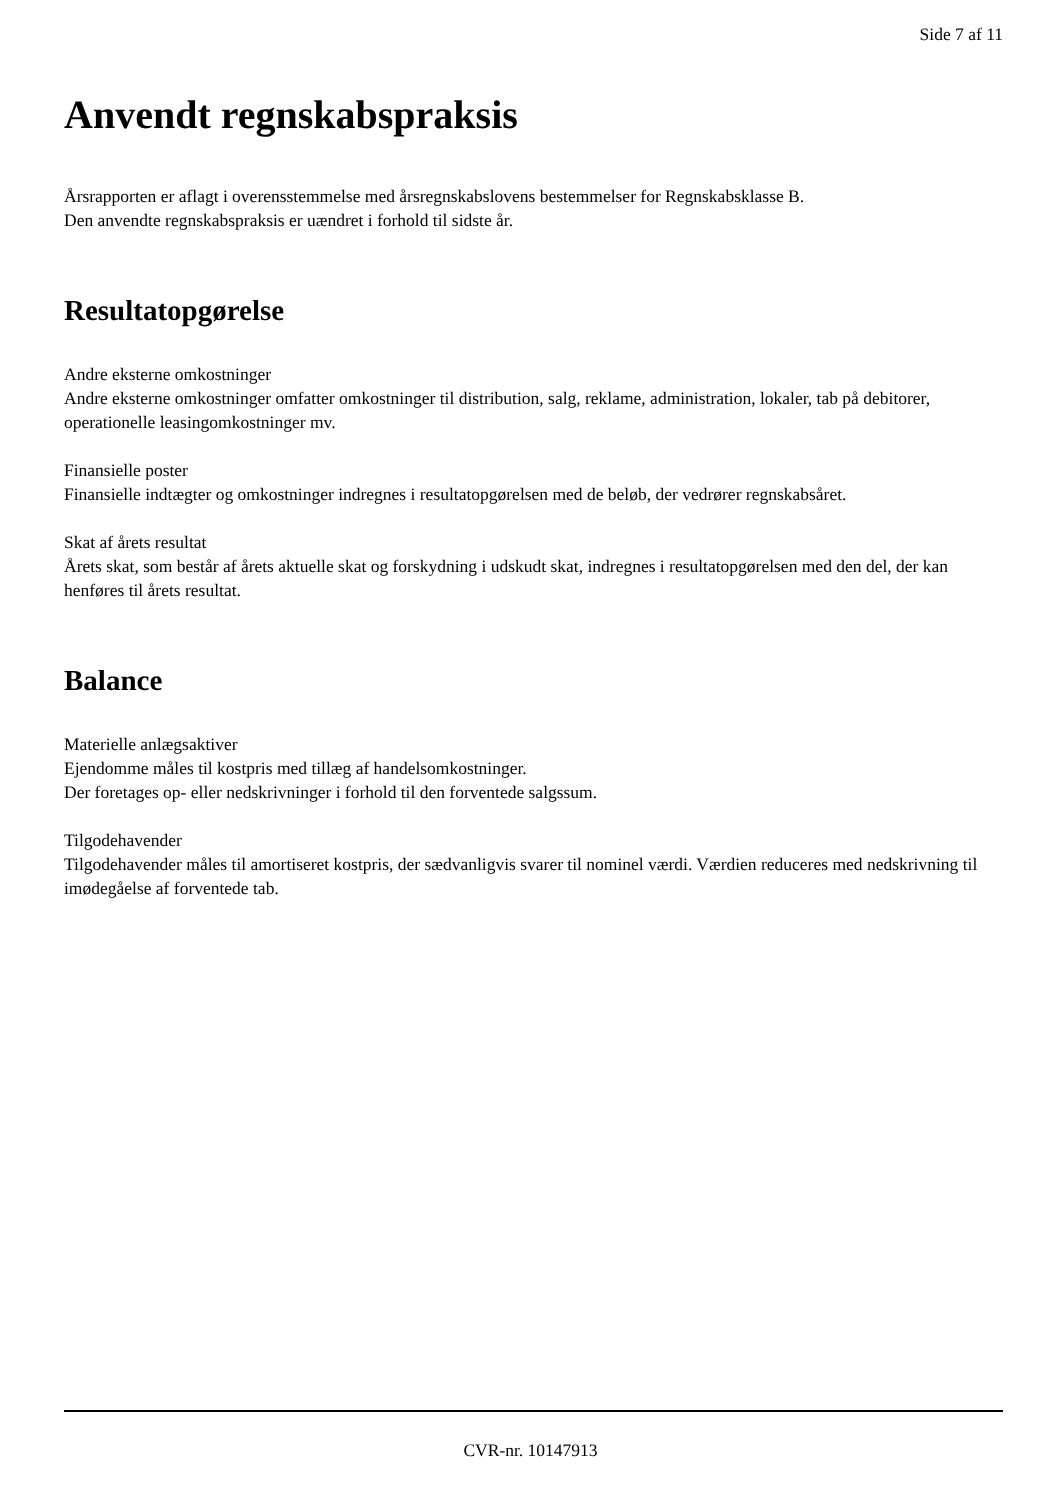Side 7 af 11
Anvendt regnskabspraksis
Årsrapporten er aflagt i overensstemmelse med årsregnskabslovens bestemmelser for Regnskabsklasse B.
Den anvendte regnskabspraksis er uændret i forhold til sidste år.
Resultatopgørelse
Andre eksterne omkostninger
Andre eksterne omkostninger omfatter omkostninger til distribution, salg, reklame, administration, lokaler, tab på debitorer, operationelle leasingomkostninger mv.
Finansielle poster
Finansielle indtægter og omkostninger indregnes i resultatopgørelsen med de beløb, der vedrører regnskabsåret.
Skat af årets resultat
Årets skat, som består af årets aktuelle skat og forskydning i udskudt skat, indregnes i resultatopgørelsen med den del, der kan henføres til årets resultat.
Balance
Materielle anlægsaktiver
Ejendomme måles til kostpris med tillæg af handelsomkostninger.
Der foretages op- eller nedskrivninger i forhold til den forventede salgssum.
Tilgodehavender
Tilgodehavender måles til amortiseret kostpris, der sædvanligvis svarer til nominel værdi. Værdien reduceres med nedskrivning til imødegåelse af forventede tab.
CVR-nr. 10147913